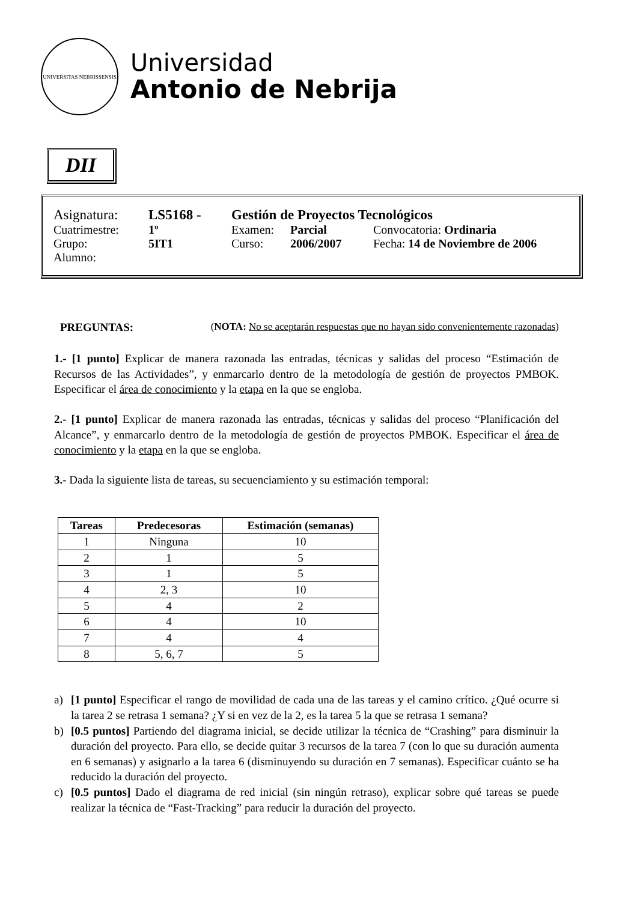UNIVERSITAS NEBRISSENSIS
Universidad
Antonio de Nebrija
DII
| Asignatura: | LS5168 - | Gestión de Proyectos Tecnológicos | | |
| Cuatrimestre: | 1º | Examen: | Parcial | Convocatoria: Ordinaria |
| Grupo: | 5IT1 | Curso: | 2006/2007 | Fecha: 14 de Noviembre de 2006 |
| Alumno: | | | | |
PREGUNTAS: (NOTA: No se aceptarán respuestas que no hayan sido convenientemente razonadas)
1.- [1 punto] Explicar de manera razonada las entradas, técnicas y salidas del proceso “Estimación de Recursos de las Actividades”, y enmarcarlo dentro de la metodología de gestión de proyectos PMBOK. Especificar el área de conocimiento y la etapa en la que se engloba.
2.- [1 punto] Explicar de manera razonada las entradas, técnicas y salidas del proceso “Planificación del Alcance”, y enmarcarlo dentro de la metodología de gestión de proyectos PMBOK. Especificar el área de conocimiento y la etapa en la que se engloba.
3.- Dada la siguiente lista de tareas, su secuenciamiento y su estimación temporal:
| Tareas | Predecesoras | Estimación (semanas) |
| --- | --- | --- |
| 1 | Ninguna | 10 |
| 2 | 1 | 5 |
| 3 | 1 | 5 |
| 4 | 2, 3 | 10 |
| 5 | 4 | 2 |
| 6 | 4 | 10 |
| 7 | 4 | 4 |
| 8 | 5, 6, 7 | 5 |
a) [1 punto] Especificar el rango de movilidad de cada una de las tareas y el camino crítico. ¿Qué ocurre si la tarea 2 se retrasa 1 semana? ¿Y si en vez de la 2, es la tarea 5 la que se retrasa 1 semana?
b) [0.5 puntos] Partiendo del diagrama inicial, se decide utilizar la técnica de “Crashing” para disminuir la duración del proyecto. Para ello, se decide quitar 3 recursos de la tarea 7 (con lo que su duración aumenta en 6 semanas) y asignarlo a la tarea 6 (disminuyendo su duración en 7 semanas). Especificar cuánto se ha reducido la duración del proyecto.
c) [0.5 puntos] Dado el diagrama de red inicial (sin ningún retraso), explicar sobre qué tareas se puede realizar la técnica de “Fast-Tracking” para reducir la duración del proyecto.